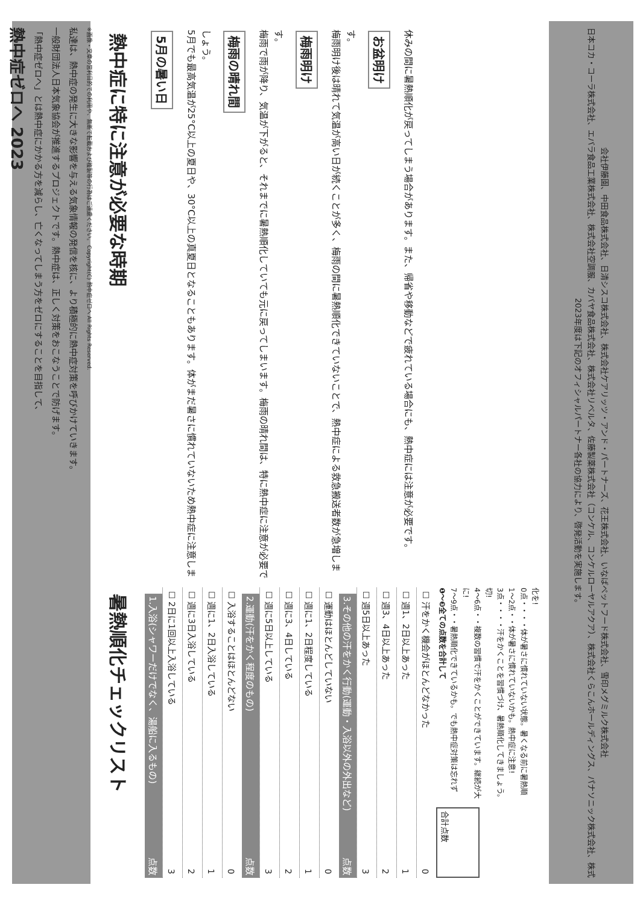熱中症ゼロへ 2023
「熱中症ゼロへ」とは熱中症にかかる方を減らし、亡くなってしまう方をゼロにすることを目指して、
一般財団法人日本気象協会が推進するプロジェクトです。熱中症は、正しく対策をおこなうことで防げます。
私達は、熱中症の発生に大きな影響を与える気象情報の発信を核に、より積極的に熱中症対策を呼びかけていきます。
※画像・文章の営利目的での利用や、無断で転載および複製等の行為はご遠慮ください。 Copyright(C) 熱中症ゼロへ All Rights Reserved.
熱中症に特に注意が必要な時期
5月の暑い日
5月でも最高気温が25°C以上の夏日や、30°C以上の真夏日となることもあります。体がまだ暑さに慣れていないため熱中症に注意しましょう。
梅雨の晴れ間
梅雨で雨が降り、気温が下がると、それまでに暑熱順化していても元に戻ってしまいます。梅雨の晴れ間は、特に熱中症に注意が必要です。
梅雨明け
梅雨明け後は晴れて気温が高い日が続くことが多く、梅雨の間に暑熱順化できていないことで、熱中症による救急搬送者数が急増します。
お盆明け
休みの間に暑熱順化が戻ってしまう場合があります。また、帰省や移動などで疲れている場合にも、熱中症には注意が必要です。
暑熱順化チェックリスト
1.入浴(シャワーだけでなく、湯船に入るもの) 点数
☐ 2日に1回以上入浴している 3
☐ 週に3日入浴している 2
☐ 週に1、2日入浴している 1
☐ 入浴することはほとんどない 0
2.運動(汗をかく程度のもの) 点数
☐ 週に5日以上している 3
☐ 週に3、4日している 2
☐ 週に1、2日程度している 1
☐ 運動はほとんどしていない 0
3.その他の汗をかく行動(運動・入浴以外の外出など) 点数
☐ 週5日以上あった 3
☐ 週3、4日以上あった 2
☐ 週1、2日以上あった 1
☐ 汗をかく機会がほとんどなかった 0
❶〜❸全ての点数を合計して
7〜9点・・暑熱順化できているかも。でも熱中症対策は忘れずに!
4〜6点・・複数の習慣で汗をかくことができています。継続が大切!
3点・・・・汗をかくことを習慣づけ、暑熱順化してきましょう。
1〜2点・・体が暑さに慣れていないかも。熱中症に注意!
0点・・・・体が暑さに慣れていない状態。暑くなる前に暑熱順化を!
合計点数
2023年度は下記のオフィシャルパートナー各社の協力により、啓発活動を実施します。
日本コカ・コーラ株式会社、エバラ食品工業株式会社、株式会社空調服、カバヤ食品株式会社、株式会社リベルタ、佐藤製薬株式会社（コンケル、コンケルローヤルアクア）、株式会社くらこんホールディングス、パナソニック株式会社、株式会社伊藤園、中田食品株式会社、日清シスコ株式会社、株式会社ケアリッツ・アンド・パートナーズ、花王株式会社、いなばペットフード株式会社、雪印メグミルク株式会社